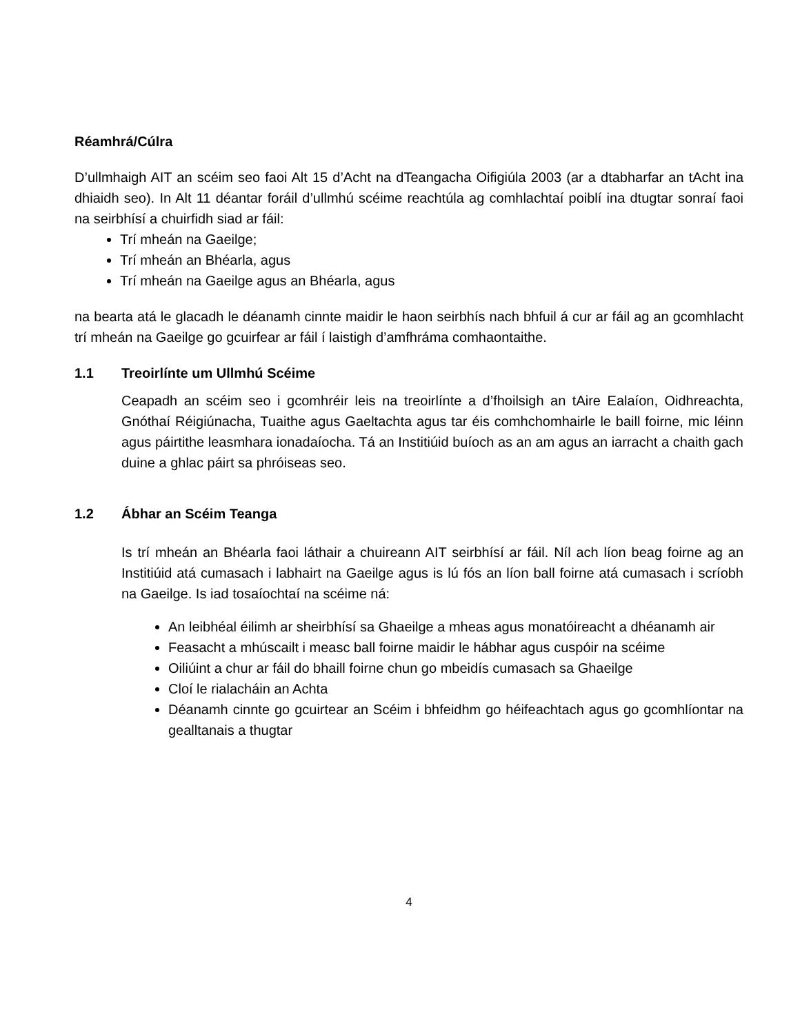Réamhrá/Cúlra
D’ullmhaigh AIT an scéim seo faoi Alt 15 d’Acht na dTeangacha Oifigiúla 2003 (ar a dtabharfar an tAcht ina dhiaidh seo). In Alt 11 déantar foráil d’ullmhú scéime reachtúla ag comhlachtaí poiblí ina dtugtar sonraí faoi na seirbhísí a chuirfidh siad ar fáil:
Trí mheán na Gaeilge;
Trí mheán an Bhéarla, agus
Trí mheán na Gaeilge agus an Bhéarla, agus
na bearta atá le glacadh le déanamh cinnte maidir le haon seirbhís nach bhfuil á cur ar fáil ag an gcomhlacht trí mheán na Gaeilge go gcuirfear ar fáil í laistigh d’amfhráma comhaontaithe.
1.1 Treoirlínte um Ullmhú Scéime
Ceapadh an scéim seo i gcomhréir leis na treoirlínte a d’fhoilsigh an tAire Ealaíon, Oidhreachta, Gnóthaí Réigiúnacha, Tuaithe agus Gaeltachta agus tar éis comhchomhairle le baill foirne, mic léinn agus páirtithe leasmhara ionadaíocha. Tá an Institiúid buíoch as an am agus an iarracht a chaith gach duine a ghlac páirt sa phróiseas seo.
1.2 Ábhar an Scéim Teanga
Is trí mheán an Bhéarla faoi láthair a chuireann AIT seirbhísí ar fáil. Níl ach líon beag foirne ag an Institiúid atá cumasach i labhairt na Gaeilge agus is lú fós an líon ball foirne atá cumasach i scríobh na Gaeilge. Is iad tosaíochtaí na scéime ná:
An leibhéal éilimh ar sheirbhísí sa Ghaeilge a mheas agus monatóireacht a dhéanamh air
Feasacht a mhúscailt i measc ball foirne maidir le hábhar agus cuspóir na scéime
Oiliúint a chur ar fáil do bhaill foirne chun go mbeidís cumasach sa Ghaeilge
Cloí le rialacháin an Achta
Déanamh cinnte go gcuirtear an Scéim i bhfeidhm go héifeachtach agus go gcomhlíontar na gealltanais a thugtar
4